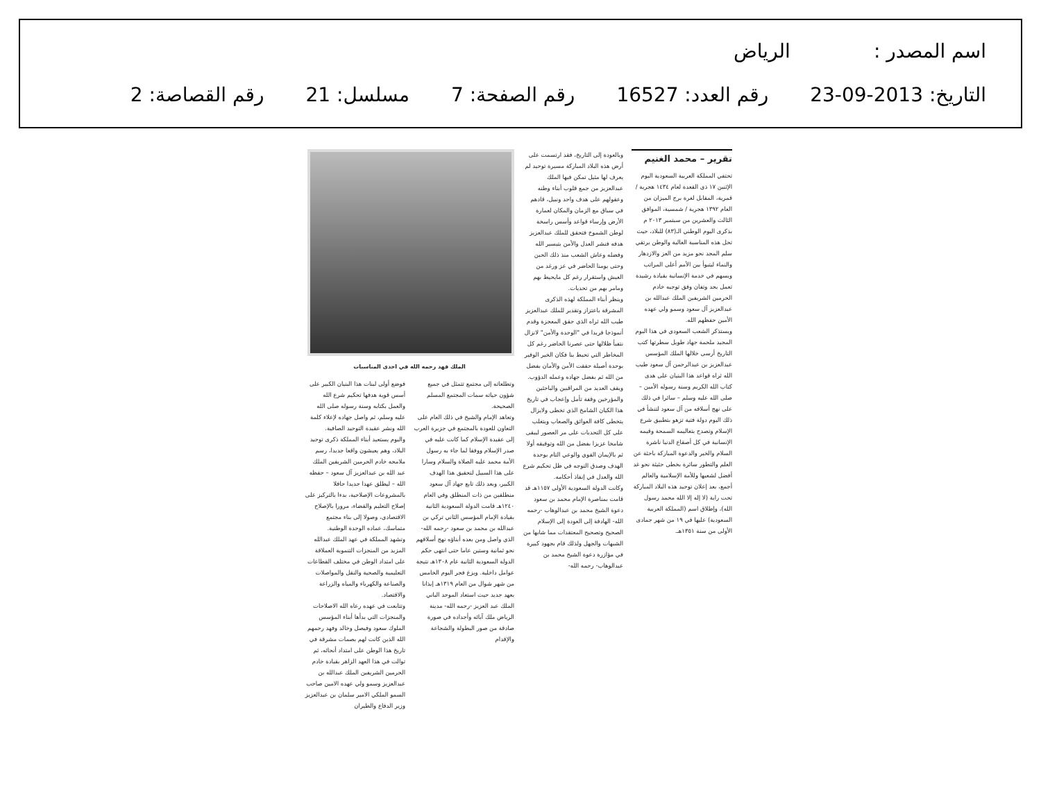اسم المصدر : الرياض
التاريخ: 2013-09-23 رقم العدد: 16527 رقم الصفحة: 7 مسلسل: 21 رقم القصاصة: 2
تقرير – محمد الغنيم
تحتفي المملكة العربية السعودية اليوم الإثنين ١٧ ذي القعدة لعام ١٤٣٤ هجرية / قمرية، المقابل لغرة برج الميزان من العام ١٣٩٢ هجرية / شمسية، الموافق الثالث والعشرين من سبتمبر ٢٠١٣ م بذكرى اليوم الوطني الـ(٨٣) للبلاد، حيث تحل هذه المناسبة الغالية والوطن يرتقي سلم المجد نحو مزيد من العز والازدهار والنماء ليتبوأ بين الأمم أعلى المراتب ويسهم في خدمة الإنسانية بقيادة رشيدة تعمل بجد وتفان وفق توجيه خادم الحرمين الشريفين الملك عبدالله بن عبدالعزيز آل سعود وسمو ولي عهده الأمين حفظهم الله.
ويستذكر الشعب السعودي في هذا اليوم المجيد ملحمة جهاد طويل سطرتها كتب التاريخ أرسى خلالها الملك المؤسس عبدالعزيز بن عبدالرحمن آل سعود طيب الله ثراه قواعد هذا البنيان على هدى كتاب الله الكريم وسنة رسوله الأمين – صلى الله عليه وسلم – سائرا في ذلك على نهج أسلافه من آل سعود لتنشأ في ذلك اليوم دولة فتية تزهو بتطبيق شرع الإسلام وتصدح بتعاليمه السمحة وقيمه الإنسانية في كل أصقاع الدنيا ناشرة السلام والخير والدعوة المباركة باحثة عن العلم والتطور سائرة بخطى حثيثة نحو غد أفضل لشعبها وللأمة الإسلامية والعالم أجمع، بعد إعلان توحيد هذه البلاد المباركة تحت راية (لا إله إلا الله محمد رسول الله)، وإطلاق اسم (المملكة العربية السعودية) عليها في ١٩ من شهر جمادى الأولى من سنة ١٣٥١هـ.
وبالعودة إلى التاريخ، فقد ارتسمت على أرض هذه البلاد المباركة مسيرة توحيد لم يعرف لها مثيل تمكن فيها الملك عبدالعزيز من جمع قلوب أبناء وطنه وعقولهم على هدف واحد ونبيل، قادهم في سباق مع الزمان والمكان لعمارة الأرض وإرساء قواعد وأسس راسخة لوطن الشموخ فتحقق للملك عبدالعزيز هدفه فنشر العدل والأمن بتيسير الله وفضله وعاش الشعب منذ ذلك الحين وحتى يومنا الحاضر في عز ورغد من العيش واستقرار رغم كل مايحيط بهم ومامر بهم من تحديات.
وينظر أبناء المملكة لهذه الذكرى المشرقة باعتزاز وتقدير للملك عبدالعزيز طيب الله ثراه الذي حقق المعجزة وقدم أنموذجا فريدا في "الوحدة والأمن" لانزال نتفيأ ظلالها حتى عصرنا الحاضر رغم كل المخاطر التي تحيط بنا فكان الخير الوفير بوحدة أصيلة حققت الأمن والأمان بفضل من الله ثم بفضل جهاده وعمله الدؤوب.
ويقف العديد من المراقبين والباحثين والمؤرخين وقفة تأمل وإعجاب في تاريخ هذا الكيان الشامخ الذي تخطى ولايزال يتخطى كافة العوائق والصعاب ويتغلب على كل التحديات على مر العصور ليبقى شامخا عزيزا بفضل من الله وتوفيقه أولا ثم بالإيمان القوي والوعي التام بوحدة الهدف وصدق التوجه في ظل تحكيم شرع الله والعدل في إنفاذ أحكامه.
وكانت الدولة السعودية الأولى ١١٥٧هـ قد قامت بمناصرة الإمام محمد بن سعود دعوة الشيخ محمد بن عبدالوهاب -رحمه الله- الهادفة إلى العودة إلى الإسلام الصحيح وتصحيح المعتقدات مما شابها من الشبهات والجهل ولذلك قام بجهود كبيرة في مؤازرة دعوة الشيخ محمد بن عبدالوهاب- رحمه الله-
الملك فهد رحمه الله في احدى المناسبات
وتطلعاته إلى مجتمع تتمثل في جميع شؤون حياته سمات المجتمع المسلم الصحيحة.
وتعاهد الإمام والشيخ في ذلك العام على التعاون للعودة بالمجتمع في جزيرة العرب إلى عقيدة الإسلام كما كانت عليه في صدر الإسلام ووفقا لما جاء به رسول الأمة محمد عليه الصلاة والسلام وسارا على هذا السبيل لتحقيق هذا الهدف الكبير، وبعد ذلك تابع جهاد آل سعود منطلقين من ذات المنطلق وفي العام ١٢٤٠هـ قامت الدولة السعودية الثانية بقيادة الإمام المؤسس الثاني تركي بن عبدالله بن محمد بن سعود -رحمه الله- الذي واصل ومن بعده أبناؤه نهج أسلافهم نحو ثمانية وستين عاما حتى انتهى حكم الدولة السعودية الثانية عام ١٣٠٨هـ نتيجة عوامل داخلية. وبزغ فجر اليوم الخامس من شهر شوال من العام ١٣١٩هـ إيذانا بعهد جديد حيث استعاد الموحد الباني الملك عبد العزيز -رحمه الله- مدينة الرياض ملك آبائه وأجداده في صورة صادقة من صور البطولة والشجاعة والإقدام
فوضع أولى لبنات هذا البنيان الكبير على أسس قوية هدفها تحكيم شرع الله والعمل بكتابه وسنة رسوله صلى الله عليه وسلم، ثم واصل جهاده لإعلاء كلمة الله ونشر عقيدة التوحيد الصافية.
واليوم يستعيد أبناء المملكة ذكرى توحيد البلاد، وهم يعيشون واقعا جديدا، رسم ملامحه خادم الحرمين الشريفين الملك عبد الله بن عبدالعزيز آل سعود – حفظه الله – ليطلق عهدا جديدا حافلا بالمشروعات الإصلاحية، بدءا بالتركيز على إصلاح التعليم والقضاء، مرورا بالإصلاح الاقتصادي، وصولا إلى بناء مجتمع متماسك، عماده الوحدة الوطنية.
وتشهد المملكة في عهد الملك عبدالله المزيد من المنجزات التنموية العملاقة على امتداد الوطن في مختلف القطاعات التعليمية والصحية والنقل والمواصلات والصناعة والكهرباء والمياه والزراعة والاقتصاد.
وتتابعت في عهده رعاه الله الاصلاحات والمنجزات التي بدأها أبناء المؤسس الملوك سعود وفيصل وخالد وفهد رحمهم الله الذين كانت لهم بصمات مشرقة في تاريخ هذا الوطن على امتداد أنحائه، ثم توالت في هذا العهد الزاهر بقيادة خادم الحرمين الشريفين الملك عبدالله بن عبدالعزيز وسمو ولي عهده الامين صاحب السمو الملكي الامير سلمان بن عبدالعزيز وزير الدفاع والطيران